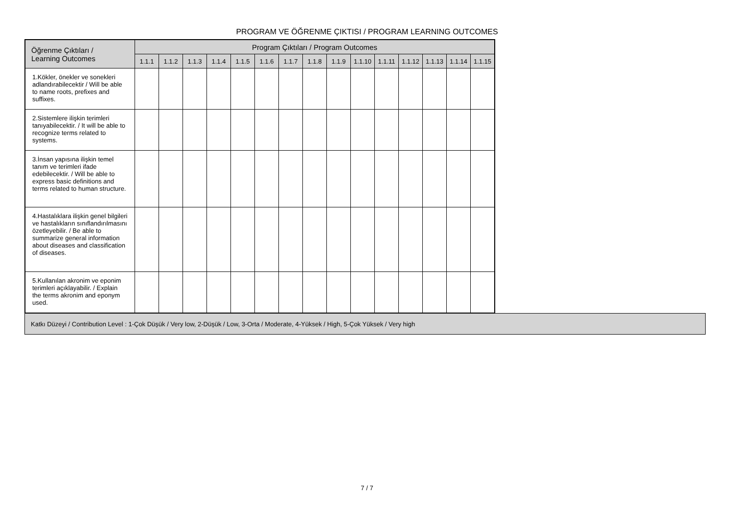PROGRAM VE ÖĞRENME ÇIKTISI / PROGRAM LEARNING OUTCOMES
| Öğrenme Çıktıları / Learning Outcomes | Program Çıktıları / Program Outcomes | | | | | | | | | | | | | | |
| --- | --- | --- | --- | --- | --- | --- | --- | --- | --- | --- | --- | --- | --- | --- | --- |
| | 1.1.1 | 1.1.2 | 1.1.3 | 1.1.4 | 1.1.5 | 1.1.6 | 1.1.7 | 1.1.8 | 1.1.9 | 1.1.10 | 1.1.11 | 1.1.12 | 1.1.13 | 1.1.14 | 1.1.15 |
| 1.Kökler, önekler ve sonekleri adlandırabilecektir / Will be able to name roots, prefixes and suffixes. | | | | | | | | | | | | | | | |
| 2.Sistemlere ilişkin terimleri tanıyabilecektir. / It will be able to recognize terms related to systems. | | | | | | | | | | | | | | | |
| 3.İnsan yapısına ilişkin temel tanım ve terimleri ifade edebilecektir. / Will be able to express basic definitions and terms related to human structure. | | | | | | | | | | | | | | | |
| 4.Hastalıklara ilişkin genel bilgileri ve hastalıkların sınıflandırılmasını özetleyebilir. / Be able to summarize general information about diseases and classification of diseases. | | | | | | | | | | | | | | | |
| 5.Kullanılan akronim ve eponim terimleri açıklayabilir. / Explain the terms akronim and eponym used. | | | | | | | | | | | | | | | |
Katkı Düzeyi / Contribution Level : 1-Çok Düşük / Very low, 2-Düşük / Low, 3-Orta / Moderate, 4-Yüksek / High, 5-Çok Yüksek / Very high
7 / 7